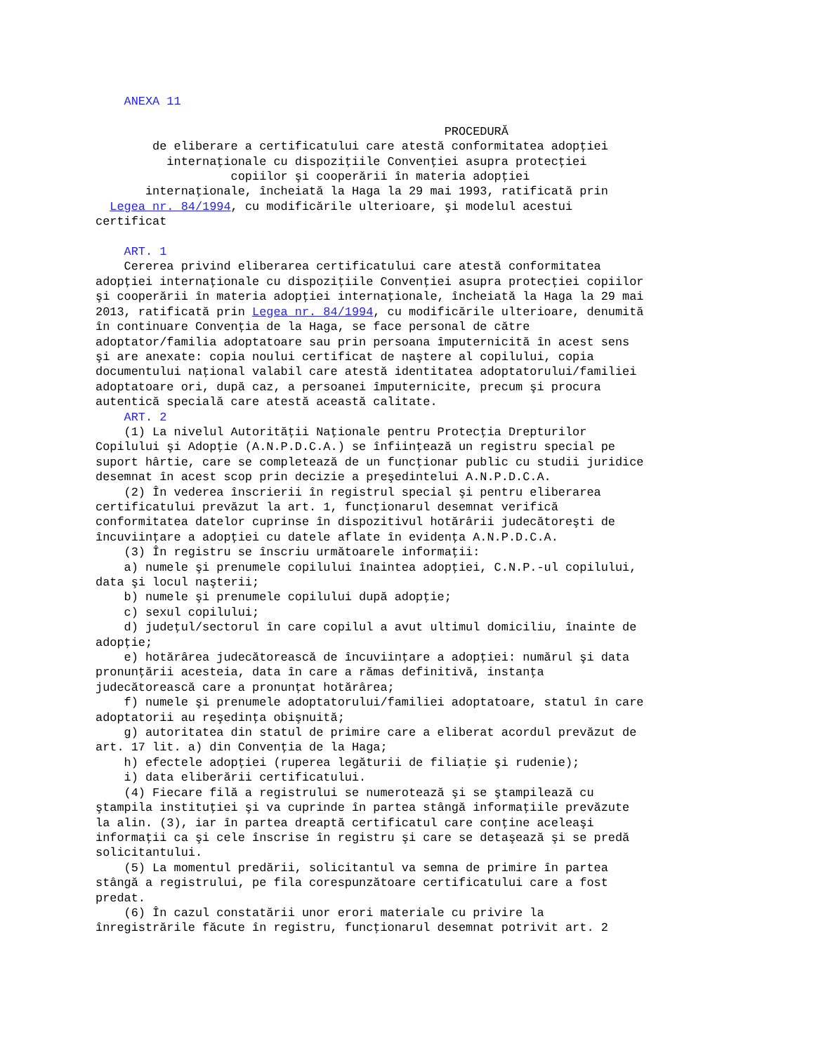ANEXA 11 PROCEDURĂ de eliberare a certificatului care atestă conformitatea adopţiei internaţionale cu dispoziţiile Convenţiei asupra protecţiei copiilor şi cooperării în materia adopţiei internaţionale, încheiată la Haga la 29 mai 1993, ratificată prin Legea nr. 84/1994, cu modificările ulterioare, şi modelul acestui certificat ART. 1 Cererea privind eliberarea certificatului care atestă conformitatea adopţiei internaţionale cu dispoziţiile Convenţiei asupra protecţiei copiilor şi cooperării în materia adopţiei internaţionale, încheiată la Haga la 29 mai 2013, ratificată prin Legea nr. 84/1994, cu modificările ulterioare, denumită în continuare Convenţia de la Haga, se face personal de către adoptator/familia adoptatoare sau prin persoana împuternicită în acest sens şi are anexate: copia noului certificat de naştere al copilului, copia documentului naţional valabil care atestă identitatea adoptatorului/familiei adoptatoare ori, după caz, a persoanei împuternicite, precum şi procura autentică specială care atestă această calitate. ART. 2 (1) La nivelul Autorităţii Naţionale pentru Protecţia Drepturilor Copilului şi Adopţie (A.N.P.D.C.A.) se înfiinţează un registru special pe suport hârtie, care se completează de un funcţionar public cu studii juridice desemnat în acest scop prin decizie a preşedintelui A.N.P.D.C.A. (2) În vederea înscrierii în registrul special şi pentru eliberarea certificatului prevăzut la art. 1, funcţionarul desemnat verifică conformitatea datelor cuprinse în dispozitivul hotărârii judecătoreşti de încuviinţare a adopţiei cu datele aflate în evidenţa A.N.P.D.C.A. (3) În registru se înscriu următoarele informaţii: a) numele şi prenumele copilului înaintea adopţiei, C.N.P.-ul copilului, data şi locul naşterii; b) numele şi prenumele copilului după adopţie; c) sexul copilului; d) judeţul/sectorul în care copilul a avut ultimul domiciliu, înainte de adopţie; e) hotărârea judecătorească de încuviinţare a adopţiei: numărul şi data pronunţării acesteia, data în care a rămas definitivă, instanţa judecătorească care a pronunţat hotărârea; f) numele şi prenumele adoptatorului/familiei adoptatoare, statul în care adoptatorii au reşedinţa obişnuită; g) autoritatea din statul de primire care a eliberat acordul prevăzut de art. 17 lit. a) din Convenţia de la Haga; h) efectele adopţiei (ruperea legăturii de filiaţie şi rudenie); i) data eliberării certificatului. (4) Fiecare filă a registrului se numerotează şi se ştampilează cu ştampila instituţiei şi va cuprinde în partea stângă informaţiile prevăzute la alin. (3), iar în partea dreaptă certificatul care conţine aceleaşi informaţii ca şi cele înscrise în registru şi care se detaşează şi se predă solicitantului. (5) La momentul predării, solicitantul va semna de primire în partea stângă a registrului, pe fila corespunzătoare certificatului care a fost predat. (6) În cazul constatării unor erori materiale cu privire la înregistrările făcute în registru, funcţionarul desemnat potrivit art. 2